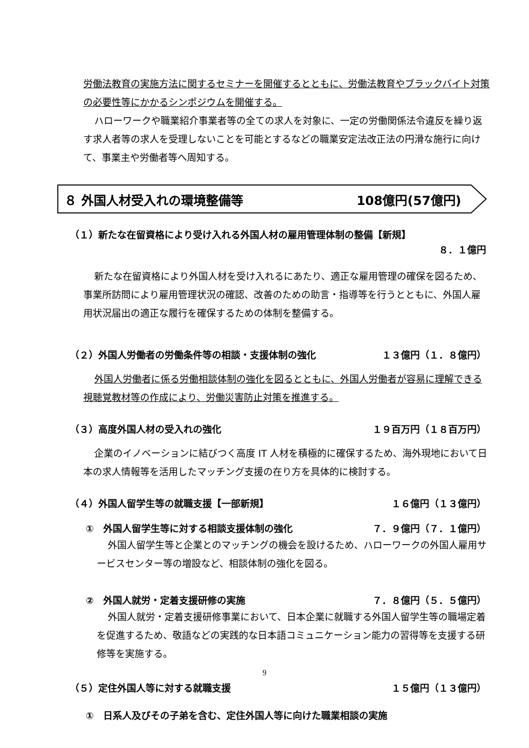労働法教育の実施方法に関するセミナーを開催するとともに、労働法教育やブラックバイト対策の必要性等にかかるシンポジウムを開催する。
ハローワークや職業紹介事業者等の全ての求人を対象に、一定の労働関係法令違反を繰り返す求人者等の求人を受理しないことを可能とするなどの職業安定法改正法の円滑な施行に向けて、事業主や労働者等へ周知する。
８ 外国人材受入れの環境整備等 108億円(57億円)
（１）新たな在留資格により受け入れる外国人材の雇用管理体制の整備【新規】
８．１億円
新たな在留資格により外国人材を受け入れるにあたり、適正な雇用管理の確保を図るため、事業所訪問により雇用管理状況の確認、改善のための助言・指導等を行うとともに、外国人雇用状況届出の適正な履行を確保するための体制を整備する。
（２）外国人労働者の労働条件等の相談・支援体制の強化 １３億円（１．８億円）
外国人労働者に係る労働相談体制の強化を図るとともに、外国人労働者が容易に理解できる視聴覚教材等の作成により、労働災害防止対策を推進する。
（３）高度外国人材の受入れの強化 １９百万円（１８百万円）
企業のイノベーションに結びつく高度 IT 人材を積極的に確保するため、海外現地において日本の求人情報等を活用したマッチング支援の在り方を具体的に検討する。
（４）外国人留学生等の就職支援【一部新規】 １６億円（１３億円）
①　外国人留学生等に対する相談支援体制の強化 ７．９億円（７．１億円）
外国人留学生等と企業とのマッチングの機会を設けるため、ハローワークの外国人雇用サービスセンター等の増設など、相談体制の強化を図る。
②　外国人就労・定着支援研修の実施 ７．８億円（５．５億円）
外国人就労・定着支援研修事業において、日本企業に就職する外国人留学生等の職場定着を促進するため、敬語などの実践的な日本語コミュニケーション能力の習得等を支援する研修等を実施する。
（５）定住外国人等に対する就職支援 １５億円（１３億円）
①　日系人及びその子弟を含む、定住外国人等に向けた職業相談の実施
9